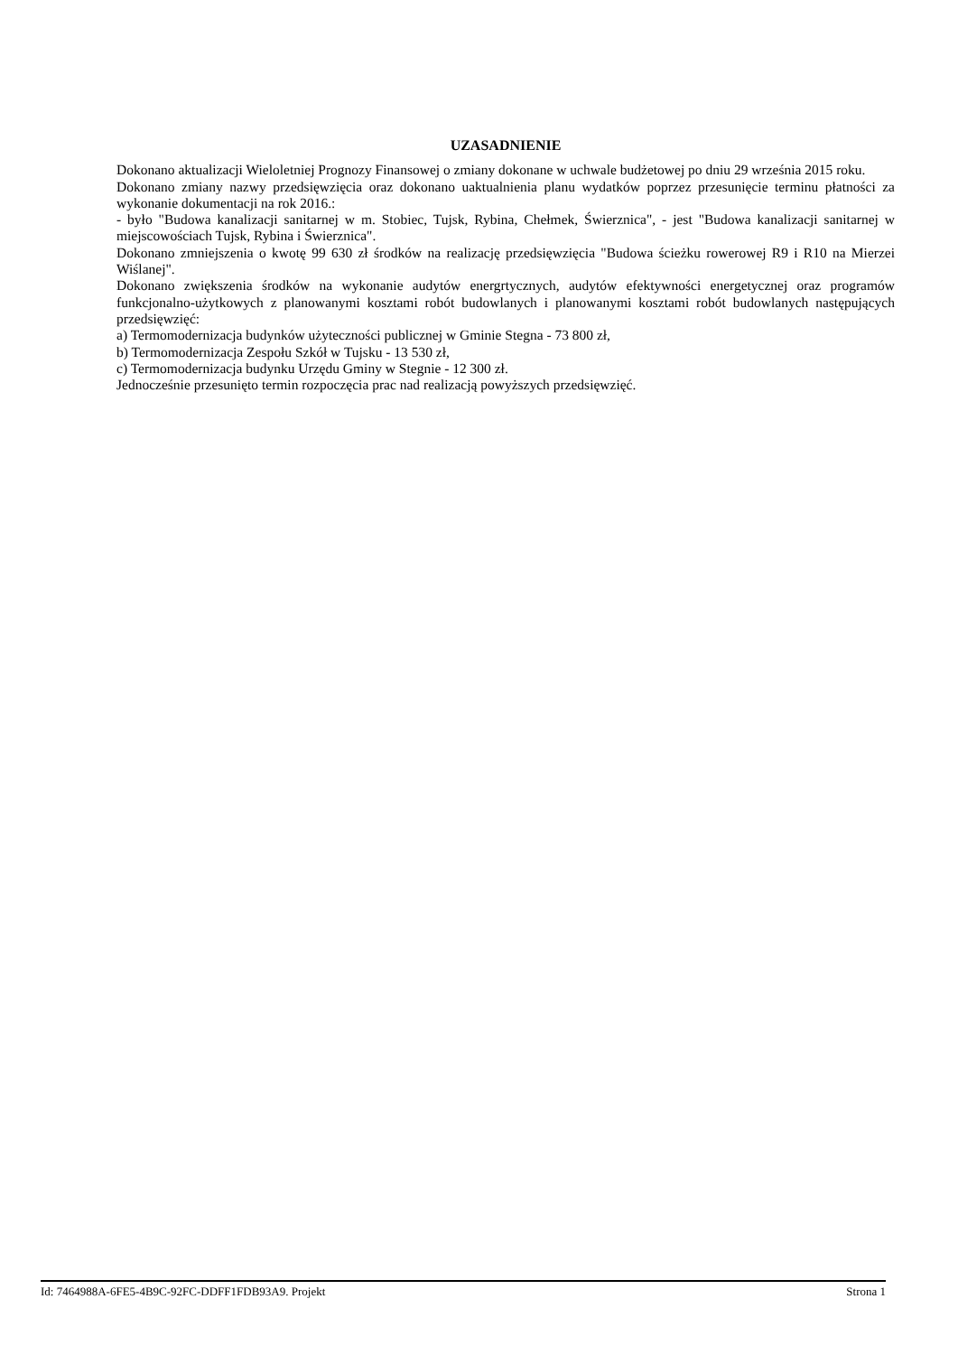UZASADNIENIE
Dokonano aktualizacji Wieloletniej Prognozy Finansowej o zmiany dokonane w uchwale budżetowej po dniu 29 września 2015 roku.
Dokonano zmiany nazwy przedsięwzięcia oraz dokonano uaktualnienia planu wydatków poprzez przesunięcie terminu płatności za wykonanie dokumentacji na rok 2016.:
- było "Budowa kanalizacji sanitarnej w m. Stobiec, Tujsk, Rybina, Chełmek, Świerznica", - jest "Budowa kanalizacji sanitarnej w miejscowościach Tujsk, Rybina i Świerznica".
Dokonano zmniejszenia o kwotę 99 630 zł środków na realizację przedsięwzięcia "Budowa ścieżku rowerowej R9 i R10 na Mierzei Wiślanej".
Dokonano zwiększenia środków na wykonanie audytów energrtycznych, audytów efektywności energetycznej oraz programów funkcjonalno-użytkowych z planowanymi kosztami robót budowlanych i planowanymi kosztami robót budowlanych następujących przedsięwzięć:
a) Termomodernizacja budynków użyteczności publicznej w Gminie Stegna - 73 800 zł,
b) Termomodernizacja Zespołu Szkół w Tujsku - 13 530 zł,
c) Termomodernizacja budynku Urzędu Gminy w Stegnie - 12 300 zł.
Jednocześnie przesunięto termin rozpoczęcia prac nad realizacją powyższych przedsięwzięć.
Id: 7464988A-6FE5-4B9C-92FC-DDFF1FDB93A9. Projekt Strona 1